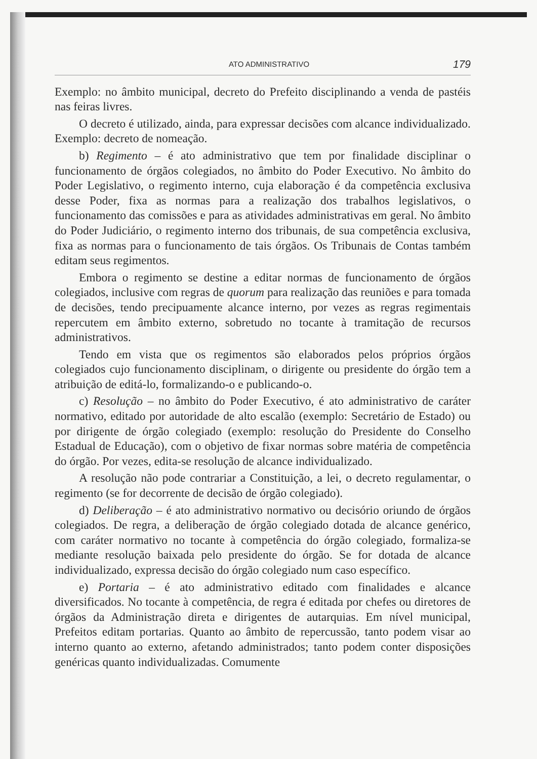ATO ADMINISTRATIVO 179
Exemplo: no âmbito municipal, decreto do Prefeito disciplinando a venda de pastéis nas feiras livres.
O decreto é utilizado, ainda, para expressar decisões com alcance individualizado. Exemplo: decreto de nomeação.
b) Regimento – é ato administrativo que tem por finalidade disciplinar o funcionamento de órgãos colegiados, no âmbito do Poder Executivo. No âmbito do Poder Legislativo, o regimento interno, cuja elaboração é da competência exclusiva desse Poder, fixa as normas para a realização dos trabalhos legislativos, o funcionamento das comissões e para as atividades administrativas em geral. No âmbito do Poder Judiciário, o regimento interno dos tribunais, de sua competência exclusiva, fixa as normas para o funcionamento de tais órgãos. Os Tribunais de Contas também editam seus regimentos.
Embora o regimento se destine a editar normas de funcionamento de órgãos colegiados, inclusive com regras de quorum para realização das reuniões e para tomada de decisões, tendo precipuamente alcance interno, por vezes as regras regimentais repercutem em âmbito externo, sobretudo no tocante à tramitação de recursos administrativos.
Tendo em vista que os regimentos são elaborados pelos próprios órgãos colegiados cujo funcionamento disciplinam, o dirigente ou presidente do órgão tem a atribuição de editá-lo, formalizando-o e publicando-o.
c) Resolução – no âmbito do Poder Executivo, é ato administrativo de caráter normativo, editado por autoridade de alto escalão (exemplo: Secretário de Estado) ou por dirigente de órgão colegiado (exemplo: resolução do Presidente do Conselho Estadual de Educação), com o objetivo de fixar normas sobre matéria de competência do órgão. Por vezes, edita-se resolução de alcance individualizado.
A resolução não pode contrariar a Constituição, a lei, o decreto regulamentar, o regimento (se for decorrente de decisão de órgão colegiado).
d) Deliberação – é ato administrativo normativo ou decisório oriundo de órgãos colegiados. De regra, a deliberação de órgão colegiado dotada de alcance genérico, com caráter normativo no tocante à competência do órgão colegiado, formaliza-se mediante resolução baixada pelo presidente do órgão. Se for dotada de alcance individualizado, expressa decisão do órgão colegiado num caso específico.
e) Portaria – é ato administrativo editado com finalidades e alcance diversificados. No tocante à competência, de regra é editada por chefes ou diretores de órgãos da Administração direta e dirigentes de autarquias. Em nível municipal, Prefeitos editam portarias. Quanto ao âmbito de repercussão, tanto podem visar ao interno quanto ao externo, afetando administrados; tanto podem conter disposições genéricas quanto individualizadas. Comumente